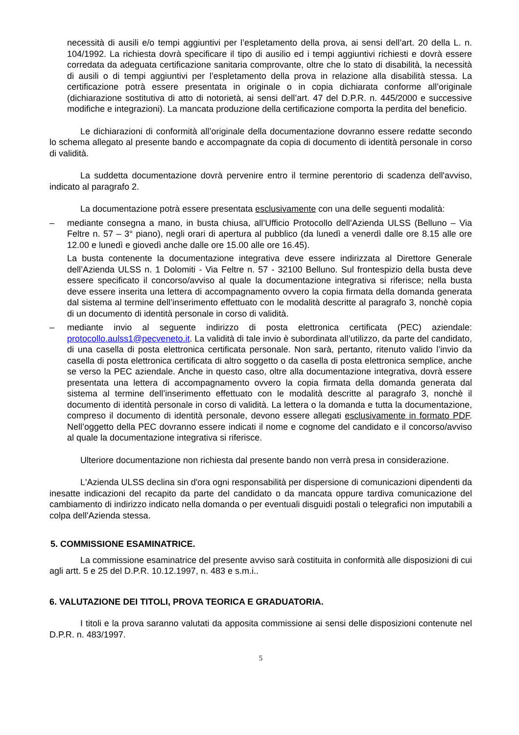necessità di ausili e/o tempi aggiuntivi per l’espletamento della prova, ai sensi dell’art. 20 della L. n. 104/1992. La richiesta dovrà specificare il tipo di ausilio ed i tempi aggiuntivi richiesti e dovrà essere corredata da adeguata certificazione sanitaria comprovante, oltre che lo stato di disabilità, la necessità di ausili o di tempi aggiuntivi per l’espletamento della prova in relazione alla disabilità stessa. La certificazione potrà essere presentata in originale o in copia dichiarata conforme all’originale (dichiarazione sostitutiva di atto di notorietà, ai sensi dell’art. 47 del D.P.R. n. 445/2000 e successive modifiche e integrazioni). La mancata produzione della certificazione comporta la perdita del beneficio.
Le dichiarazioni di conformità all’originale della documentazione dovranno essere redatte secondo lo schema allegato al presente bando e accompagnate da copia di documento di identità personale in corso di validità.
La suddetta documentazione dovrà pervenire entro il termine perentorio di scadenza dell'avviso, indicato al paragrafo 2.
La documentazione potrà essere presentata esclusivamente con una delle seguenti modalità:
– mediante consegna a mano, in busta chiusa, all’Ufficio Protocollo dell’Azienda ULSS (Belluno – Via Feltre n. 57 – 3° piano), negli orari di apertura al pubblico (da lunedì a venerdì dalle ore 8.15 alle ore 12.00 e lunedì e giovedì anche dalle ore 15.00 alle ore 16.45).
La busta contenente la documentazione integrativa deve essere indirizzata al Direttore Generale dell’Azienda ULSS n. 1 Dolomiti - Via Feltre n. 57 - 32100 Belluno. Sul frontespizio della busta deve essere specificato il concorso/avviso al quale la documentazione integrativa si riferisce; nella busta deve essere inserita una lettera di accompagnamento ovvero la copia firmata della domanda generata dal sistema al termine dell’inserimento effettuato con le modalità descritte al paragrafo 3, nonchè copia di un documento di identità personale in corso di validità.
– mediante invio al seguente indirizzo di posta elettronica certificata (PEC) aziendale: protocollo.aulss1@pecveneto.it. La validità di tale invio è subordinata all’utilizzo, da parte del candidato, di una casella di posta elettronica certificata personale. Non sarà, pertanto, ritenuto valido l’invio da casella di posta elettronica certificata di altro soggetto o da casella di posta elettronica semplice, anche se verso la PEC aziendale. Anche in questo caso, oltre alla documentazione integrativa, dovrà essere presentata una lettera di accompagnamento ovvero la copia firmata della domanda generata dal sistema al termine dell’inserimento effettuato con le modalità descritte al paragrafo 3, nonchè il documento di identità personale in corso di validità. La lettera o la domanda e tutta la documentazione, compreso il documento di identità personale, devono essere allegati esclusivamente in formato PDF. Nell’oggetto della PEC dovranno essere indicati il nome e cognome del candidato e il concorso/avviso al quale la documentazione integrativa si riferisce.
Ulteriore documentazione non richiesta dal presente bando non verrà presa in considerazione.
L'Azienda ULSS declina sin d'ora ogni responsabilità per dispersione di comunicazioni dipendenti da inesatte indicazioni del recapito da parte del candidato o da mancata oppure tardiva comunicazione del cambiamento di indirizzo indicato nella domanda o per eventuali disguidi postali o telegrafici non imputabili a colpa dell'Azienda stessa.
5. COMMISSIONE ESAMINATRICE.
La commissione esaminatrice del presente avviso sarà costituita in conformità alle disposizioni di cui agli artt. 5 e 25 del D.P.R. 10.12.1997, n. 483 e s.m.i..
6. VALUTAZIONE DEI TITOLI, PROVA TEORICA E GRADUATORIA.
I titoli e la prova saranno valutati da apposita commissione ai sensi delle disposizioni contenute nel D.P.R. n. 483/1997.
5